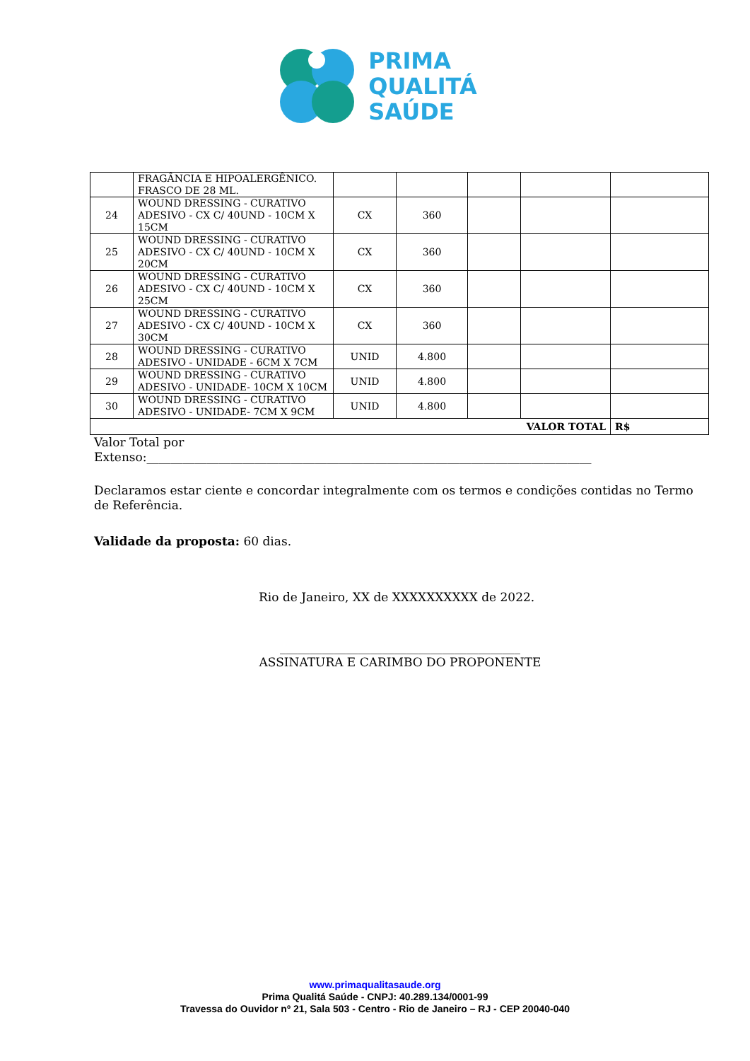PRIMA
QUALITÁ
SAÚDE
| | FRAGÂNCIA E HIPOALERGÊNICO. FRASCO DE 28 ML. | | | | | |
| 24 | WOUND DRESSING - CURATIVO ADESIVO - CX C/ 40UND - 10CM X 15CM | CX | 360 | | | |
| 25 | WOUND DRESSING - CURATIVO ADESIVO - CX C/ 40UND - 10CM X 20CM | CX | 360 | | | |
| 26 | WOUND DRESSING - CURATIVO ADESIVO - CX C/ 40UND - 10CM X 25CM | CX | 360 | | | |
| 27 | WOUND DRESSING - CURATIVO ADESIVO - CX C/ 40UND - 10CM X 30CM | CX | 360 | | | |
| 28 | WOUND DRESSING - CURATIVO ADESIVO - UNIDADE - 6CM X 7CM | UNID | 4.800 | | | |
| 29 | WOUND DRESSING - CURATIVO ADESIVO - UNIDADE- 10CM X 10CM | UNID | 4.800 | | | |
| 30 | WOUND DRESSING - CURATIVO ADESIVO - UNIDADE- 7CM X 9CM | UNID | 4.800 | | | |
| VALOR TOTAL | | | | | | R$ |
Valor Total por
Extenso:__________________________________________________________________________
Declaramos estar ciente e concordar integralmente com os termos e condições contidas no Termo de Referência.
Validade da proposta: 60 dias.
Rio de Janeiro, XX de XXXXXXXXXX de 2022.
________________________________________
ASSINATURA E CARIMBO DO PROPONENTE
www.primaqualitasaude.org
Prima Qualitá Saúde - CNPJ: 40.289.134/0001-99
Travessa do Ouvidor nº 21, Sala 503 - Centro - Rio de Janeiro – RJ - CEP 20040-040